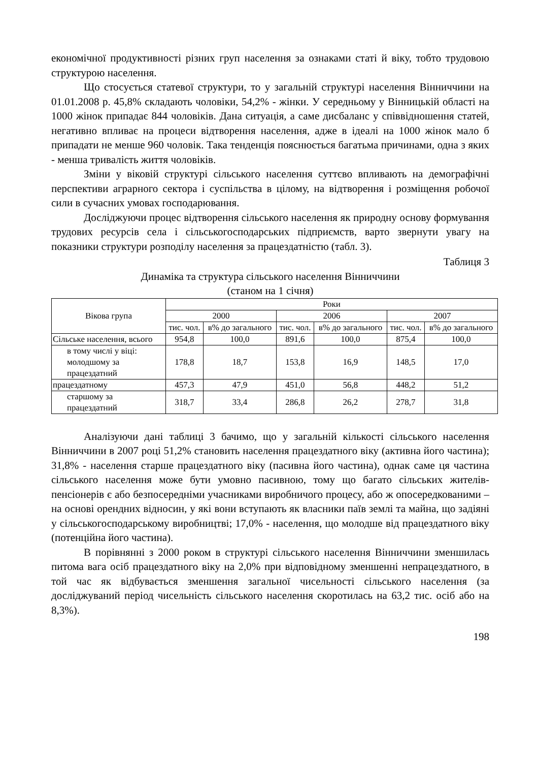економічної продуктивності різних груп населення за ознаками статі й віку, тобто трудовою структурою населення.
Що стосується статевої структури, то у загальній структурі населення Вінниччини на 01.01.2008 р. 45,8% складають чоловіки, 54,2% - жінки. У середньому у Вінницькій області на 1000 жінок припадає 844 чоловіків. Дана ситуація, а саме дисбаланс у співвідношення статей, негативно впливає на процеси відтворення населення, адже в ідеалі на 1000 жінок мало б припадати не менше 960 чоловік. Така тенденція пояснюється багатьма причинами, одна з яких - менша тривалість життя чоловіків.
Зміни у віковій структурі сільського населення суттєво впливають на демографічні перспективи аграрного сектора і суспільства в цілому, на відтворення і розміщення робочої сили в сучасних умовах господарювання.
Досліджуючи процес відтворення сільського населення як природну основу формування трудових ресурсів села і сільськогосподарських підприємств, варто звернути увагу на показники структури розподілу населення за працездатністю (табл. 3).
Таблиця 3
Динаміка та структура сільського населення Вінниччини
(станом на 1 січня)
| Вікова група | Роки | | | | | |
| --- | --- | --- | --- | --- | --- | --- |
| | 2000 | | 2006 | | 2007 | |
| | тис. чол. | в% до загального | тис. чол. | в% до загального | тис. чол. | в% до загального |
| Сільське населення, всього | 954,8 | 100,0 | 891,6 | 100,0 | 875,4 | 100,0 |
| в тому числі у віці: молодшому за працездатний | 178,8 | 18,7 | 153,8 | 16,9 | 148,5 | 17,0 |
| працездатному | 457,3 | 47,9 | 451,0 | 56,8 | 448,2 | 51,2 |
| старшому за працездатний | 318,7 | 33,4 | 286,8 | 26,2 | 278,7 | 31,8 |
Аналізуючи дані таблиці 3 бачимо, що у загальній кількості сільського населення Вінниччини в 2007 році 51,2% становить населення працездатного віку (активна його частина); 31,8% - населення старше працездатного віку (пасивна його частина), однак саме ця частина сільського населення може бути умовно пасивною, тому що багато сільських жителів-пенсіонерів є або безпосередніми учасниками виробничого процесу, або ж опосередкованими – на основі орендних відносин, у які вони вступають як власники паїв землі та майна, що задіяні у сільськогосподарському виробництві; 17,0% - населення, що молодше від працездатного віку (потенційна його частина).
В порівнянні з 2000 роком в структурі сільського населення Вінниччини зменшилась питома вага осіб працездатного віку на 2,0% при відповідному зменшенні непрацездатного, в той час як відбувається зменшення загальної чисельності сільського населення (за досліджуваний період чисельність сільського населення скоротилась на 63,2 тис. осіб або на 8,3%).
198